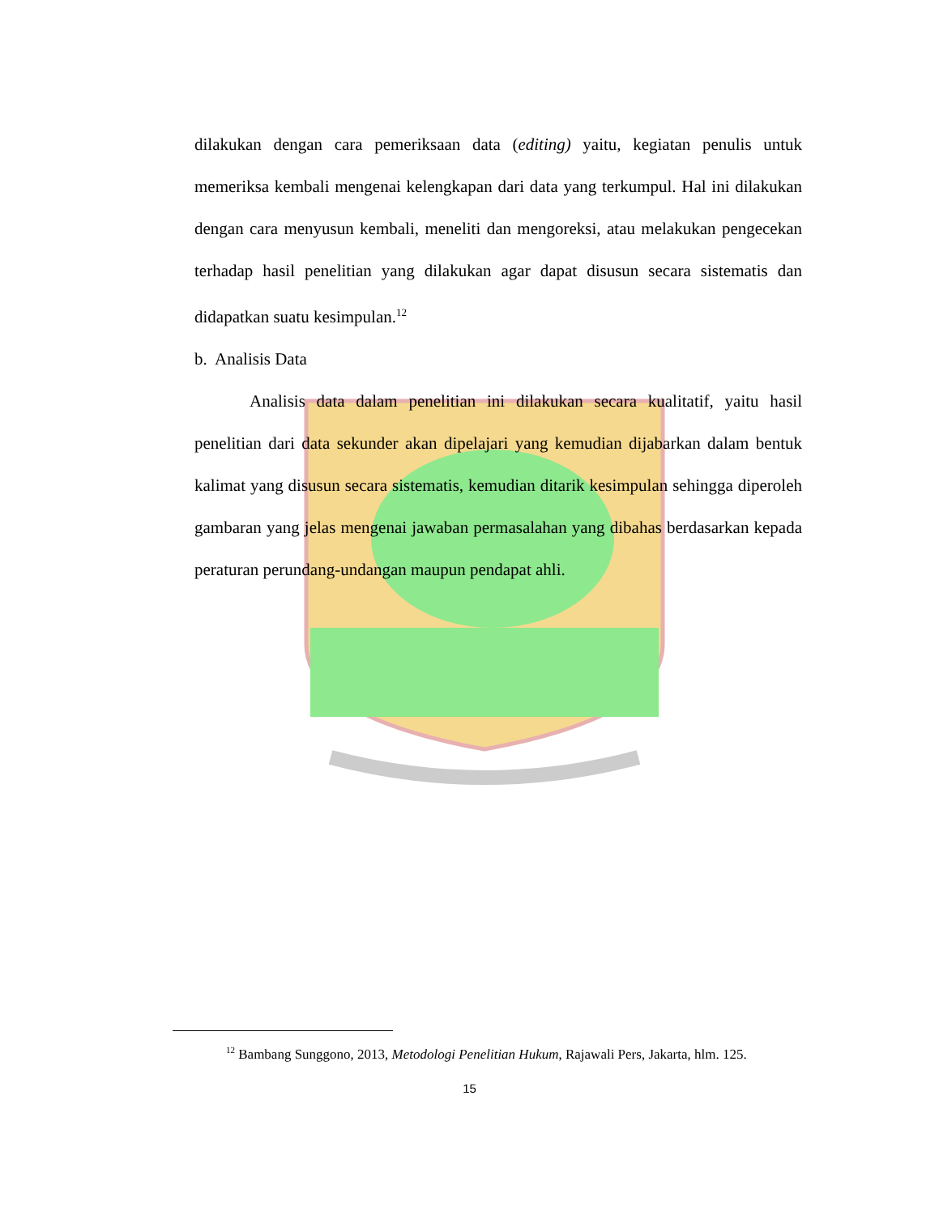dilakukan dengan cara pemeriksaan data (editing) yaitu, kegiatan penulis untuk memeriksa kembali mengenai kelengkapan dari data yang terkumpul. Hal ini dilakukan dengan cara menyusun kembali, meneliti dan mengoreksi, atau melakukan pengecekan terhadap hasil penelitian yang dilakukan agar dapat disusun secara sistematis dan didapatkan suatu kesimpulan.<sup>12</sup>
b. Analisis Data
Analisis data dalam penelitian ini dilakukan secara kualitatif, yaitu hasil penelitian dari data sekunder akan dipelajari yang kemudian dijabarkan dalam bentuk kalimat yang disusun secara sistematis, kemudian ditarik kesimpulan sehingga diperoleh gambaran yang jelas mengenai jawaban permasalahan yang dibahas berdasarkan kepada peraturan perundang-undangan maupun pendapat ahli.
<sup>12</sup> Bambang Sunggono, 2013, Metodologi Penelitian Hukum, Rajawali Pers, Jakarta, hlm. 125.
15